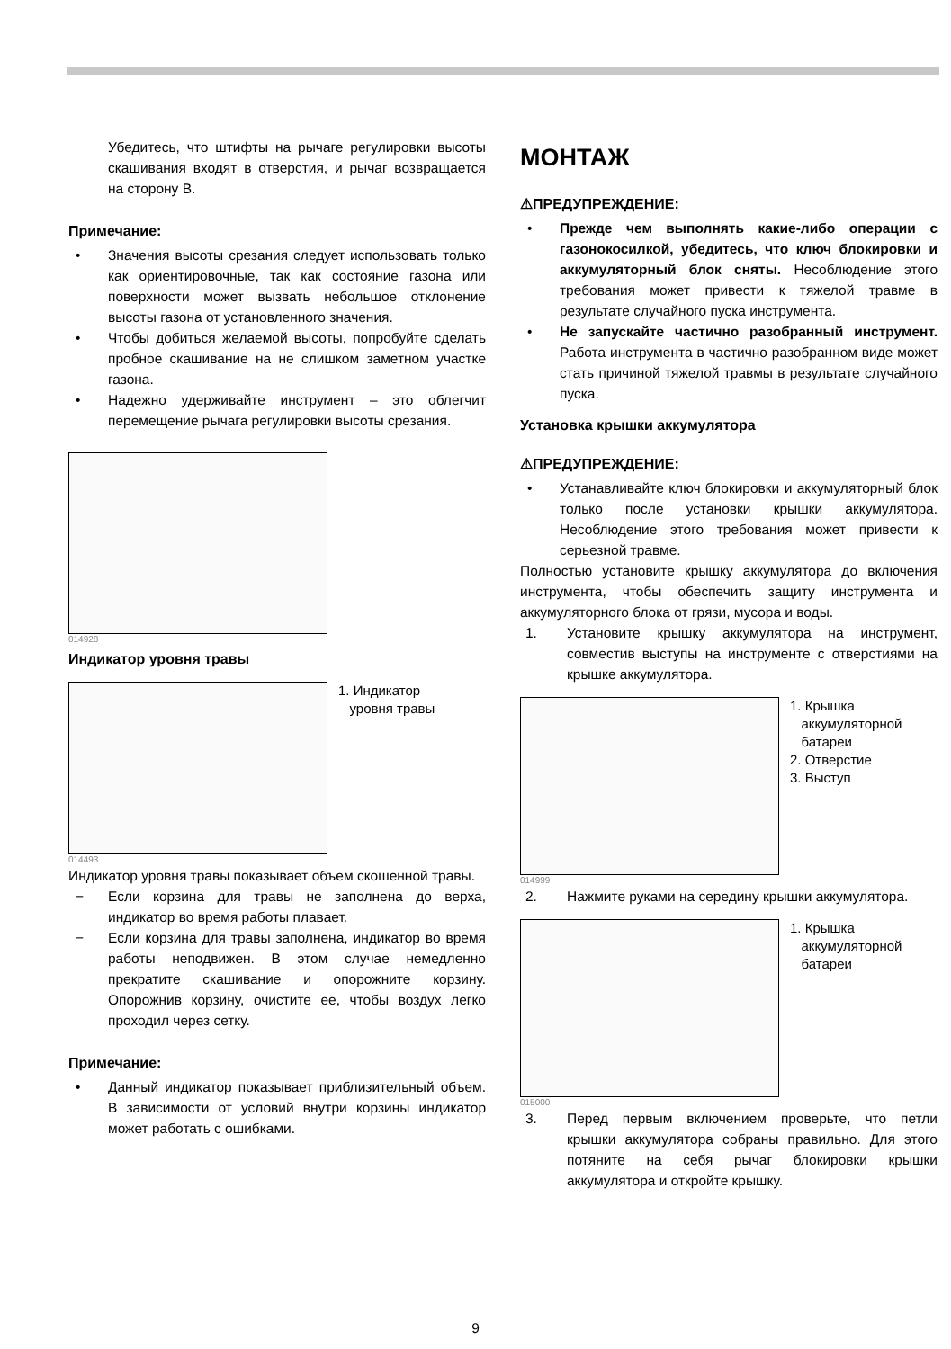Убедитесь, что штифты на рычаге регулировки высоты скашивания входят в отверстия, и рычаг возвращается на сторону B.
Примечание:
• Значения высоты срезания следует использовать только как ориентировочные, так как состояние газона или поверхности может вызвать небольшое отклонение высоты газона от установленного значения.
• Чтобы добиться желаемой высоты, попробуйте сделать пробное скашивание на не слишком заметном участке газона.
• Надежно удерживайте инструмент – это облегчит перемещение рычага регулировки высоты срезания.
014928
Индикатор уровня травы
1. Индикатор
уровня травы
014493
Индикатор уровня травы показывает объем скошенной травы.
− Если корзина для травы не заполнена до верха, индикатор во время работы плавает.
− Если корзина для травы заполнена, индикатор во время работы неподвижен. В этом случае немедленно прекратите скашивание и опорожните корзину. Опорожнив корзину, очистите ее, чтобы воздух легко проходил через сетку.
Примечание:
• Данный индикатор показывает приблизительный объем. В зависимости от условий внутри корзины индикатор может работать с ошибками.
МОНТАЖ
⚠ПРЕДУПРЕЖДЕНИЕ:
• Прежде чем выполнять какие-либо операции с газонокосилкой, убедитесь, что ключ блокировки и аккумуляторный блок сняты. Несоблюдение этого требования может привести к тяжелой травме в результате случайного пуска инструмента.
• Не запускайте частично разобранный инструмент. Работа инструмента в частично разобранном виде может стать причиной тяжелой травмы в результате случайного пуска.
Установка крышки аккумулятора
⚠ПРЕДУПРЕЖДЕНИЕ:
• Устанавливайте ключ блокировки и аккумуляторный блок только после установки крышки аккумулятора. Несоблюдение этого требования может привести к серьезной травме.
Полностью установите крышку аккумулятора до включения инструмента, чтобы обеспечить защиту инструмента и аккумуляторного блока от грязи, мусора и воды.
1. Установите крышку аккумулятора на инструмент, совместив выступы на инструменте с отверстиями на крышке аккумулятора.
1. Крышка
аккумуляторной
батареи
2. Отверстие
3. Выступ
014999
2. Нажмите руками на середину крышки аккумулятора.
1. Крышка
аккумуляторной
батареи
015000
3. Перед первым включением проверьте, что петли крышки аккумулятора собраны правильно. Для этого потяните на себя рычаг блокировки крышки аккумулятора и откройте крышку.
9